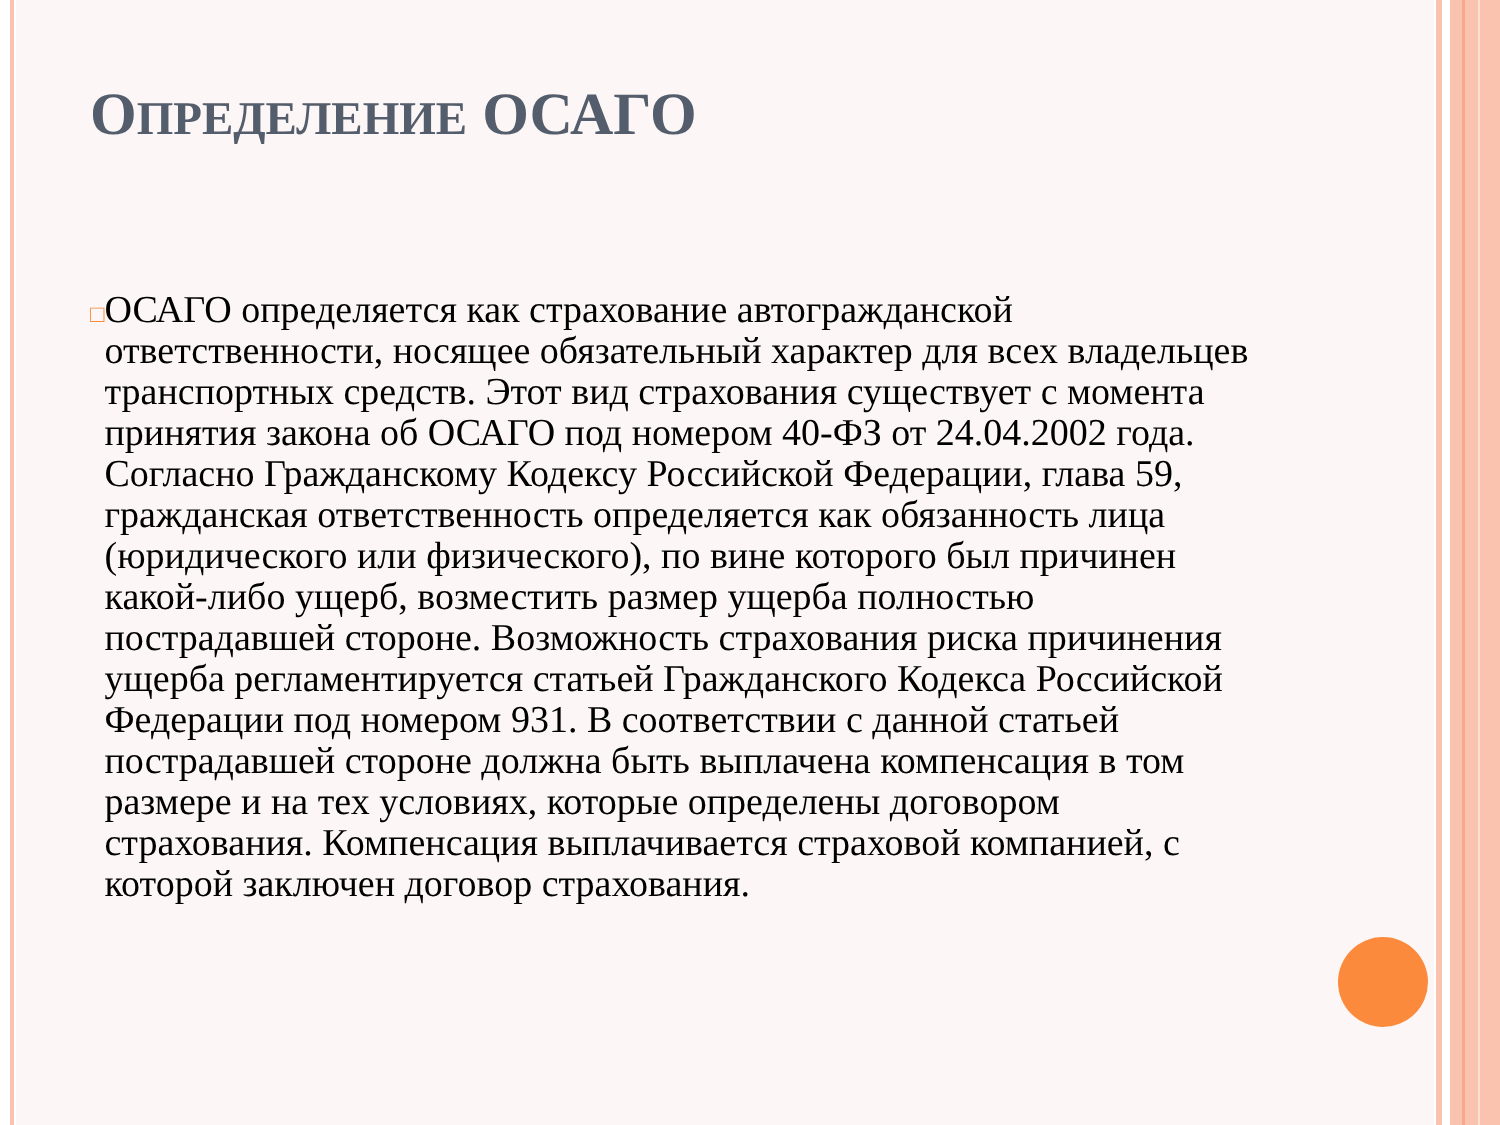ОПРЕДЕЛЕНИЕ ОСАГО
□
ОСАГО определяется как страхование автогражданской ответственности, носящее обязательный характер для всех владельцев транспортных средств. Этот вид страхования существует с момента принятия закона об ОСАГО под номером 40-ФЗ от 24.04.2002 года. Согласно Гражданскому Кодексу Российской Федерации, глава 59, гражданская ответственность определяется как обязанность лица (юридического или физического), по вине которого был причинен какой-либо ущерб, возместить размер ущерба полностью пострадавшей стороне. Возможность страхования риска причинения ущерба регламентируется статьей Гражданского Кодекса Российской Федерации под номером 931. В соответствии с данной статьей пострадавшей стороне должна быть выплачена компенсация в том размере и на тех условиях, которые определены договором страхования. Компенсация выплачивается страховой компанией, с которой заключен договор страхования.